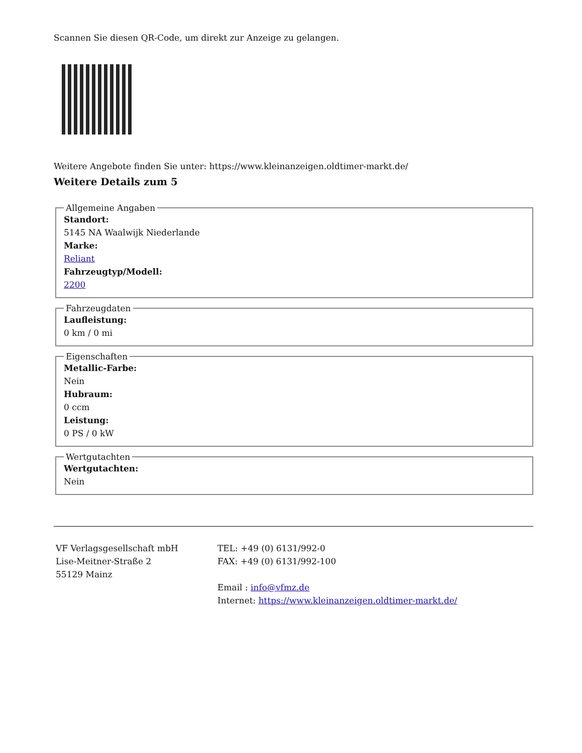Scannen Sie diesen QR-Code, um direkt zur Anzeige zu gelangen.
Weitere Angebote finden Sie unter: https://www.kleinanzeigen.oldtimer-markt.de/
Weitere Details zum 5
Allgemeine Angaben
Standort:
5145 NA Waalwijk Niederlande
Marke:
Reliant
Fahrzeugtyp/Modell:
2200
Fahrzeugdaten
Laufleistung:
0 km / 0 mi
Eigenschaften
Metallic-Farbe:
Nein
Hubraum:
0 ccm
Leistung:
0 PS / 0 kW
Wertgutachten
Wertgutachten:
Nein
VF Verlagsgesellschaft mbH
Lise-Meitner-Straße 2
55129 Mainz
TEL: +49 (0) 6131/992-0
FAX: +49 (0) 6131/992-100
Email : info@vfmz.de
Internet: https://www.kleinanzeigen.oldtimer-markt.de/